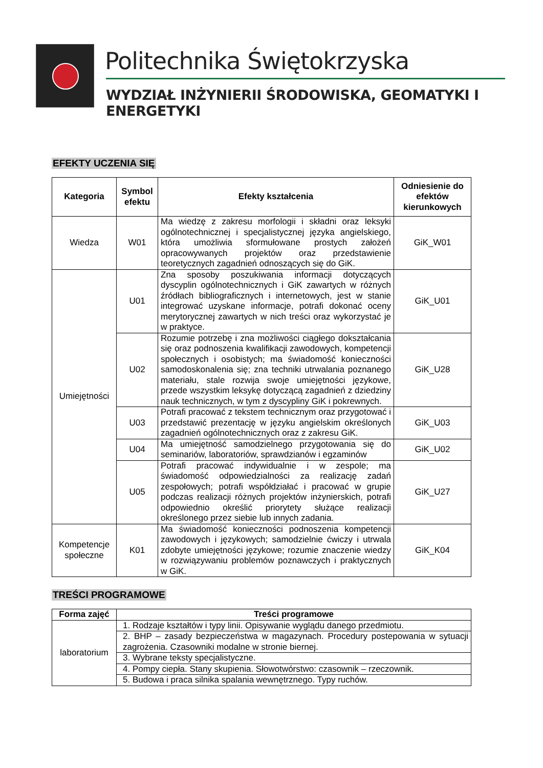Politechnika Świętokrzyska
WYDZIAŁ INŻYNIERII ŚRODOWISKA, GEOMATYKI I ENERGETYKI
EFEKTY UCZENIA SIĘ
| Kategoria | Symbol efektu | Efekty kształcenia | Odniesienie do efektów kierunkowych |
| --- | --- | --- | --- |
| Wiedza | W01 | Ma wiedzę z zakresu morfologii i składni oraz leksyki ogólnotechnicznej i specjalistycznej języka angielskiego, która umożliwia sformułowane prostych założeń opracowywanych projektów oraz przedstawienie teoretycznych zagadnień odnoszących się do GiK. | GiK_W01 |
| Umiejętności | U01 | Zna sposoby poszukiwania informacji dotyczących dyscyplin ogólnotechnicznych i GiK zawartych w różnych źródłach bibliograficznych i internetowych, jest w stanie integrować uzyskane informacje, potrafi dokonać oceny merytorycznej zawartych w nich treści oraz wykorzystać je w praktyce. | GiK_U01 |
| | U02 | Rozumie potrzebę i zna możliwości ciągłego dokształcania się oraz podnoszenia kwalifikacji zawodowych, kompetencji społecznych i osobistych; ma świadomość konieczności samodoskonalenia się; zna techniki utrwalania poznanego materiału, stale rozwija swoje umiejętności językowe, przede wszystkim leksykę dotyczącą zagadnień z dziedziny nauk technicznych, w tym z dyscypliny GiK i pokrewnych. | GiK_U28 |
| | U03 | Potrafi pracować z tekstem technicznym oraz przygotować i przedstawić prezentację w języku angielskim określonych zagadnień ogólnotechnicznych oraz z zakresu GiK. | GiK_U03 |
| | U04 | Ma umiejętność samodzielnego przygotowania się do seminariów, laboratoriów, sprawdzianów i egzaminów | GiK_U02 |
| | U05 | Potrafi pracować indywidualnie i w zespole; ma świadomość odpowiedzialności za realizację zadań zespołowych; potrafi współdziałać i pracować w grupie podczas realizacji różnych projektów inżynierskich, potrafi odpowiednio określić priorytety służące realizacji określonego przez siebie lub innych zadania. | GiK_U27 |
| Kompetencje społeczne | K01 | Ma świadomość konieczności podnoszenia kompetencji zawodowych i językowych; samodzielnie ćwiczy i utrwala zdobyte umiejętności językowe; rozumie znaczenie wiedzy w rozwiązywaniu problemów poznawczych i praktycznych w GiK. | GiK_K04 |
TREŚCI PROGRAMOWE
| Forma zajęć | Treści programowe |
| --- | --- |
| laboratorium | 1. Rodzaje kształtów i typy linii. Opisywanie wyglądu danego przedmiotu. |
| | 2. BHP – zasady bezpieczeństwa w magazynach. Procedury postepowania w sytuacji zagrożenia. Czasowniki modalne w stronie biernej. |
| | 3. Wybrane teksty specjalistyczne. |
| | 4. Pompy ciepła. Stany skupienia. Słowotwórstwo: czasownik – rzeczownik. |
| | 5. Budowa i praca silnika spalania wewnętrznego. Typy ruchów. |